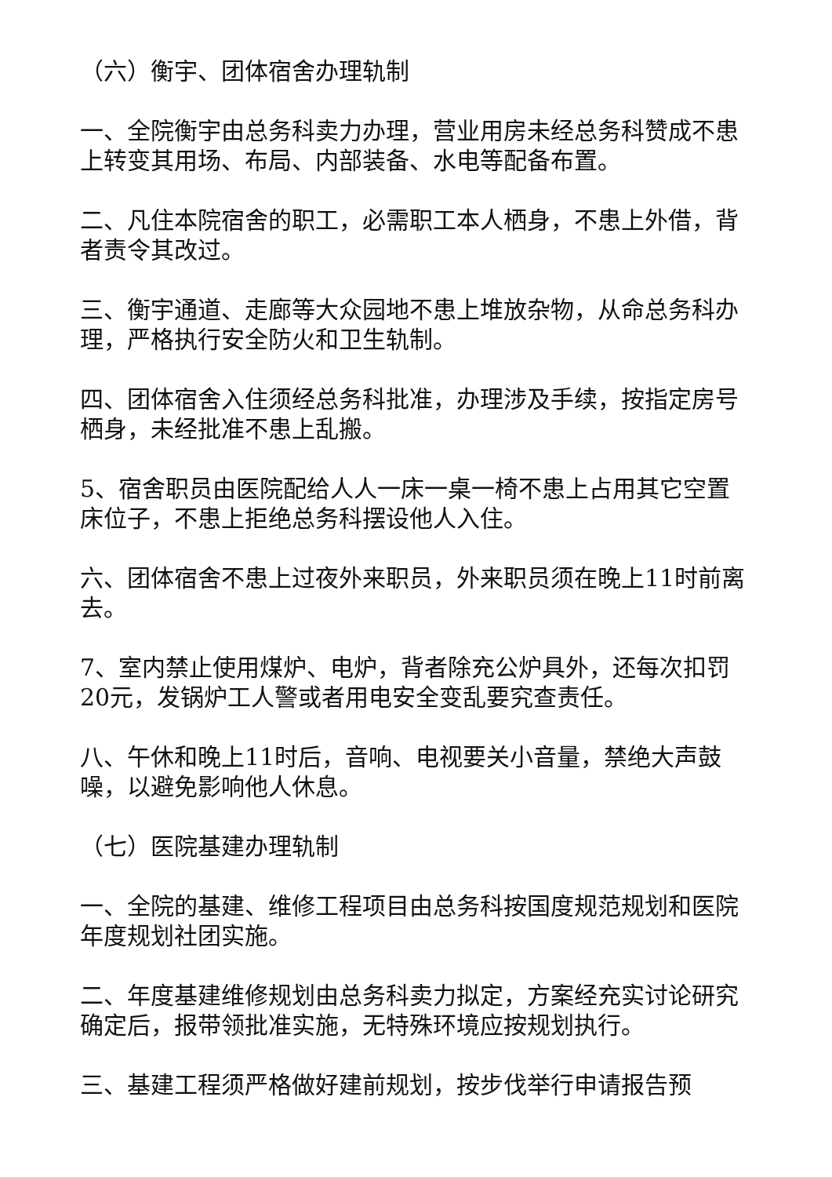（六）衡宇、团体宿舍办理轨制
一、全院衡宇由总务科卖力办理，营业用房未经总务科赞成不患上转变其用场、布局、内部装备、水电等配备布置。
二、凡住本院宿舍的职工，必需职工本人栖身，不患上外借，背者责令其改过。
三、衡宇通道、走廊等大众园地不患上堆放杂物，从命总务科办理，严格执行安全防火和卫生轨制。
四、团体宿舍入住须经总务科批准，办理涉及手续，按指定房号栖身，未经批准不患上乱搬。
5、宿舍职员由医院配给人人一床一桌一椅不患上占用其它空置床位子，不患上拒绝总务科摆设他人入住。
六、团体宿舍不患上过夜外来职员，外来职员须在晚上11时前离去。
7、室内禁止使用煤炉、电炉，背者除充公炉具外，还每次扣罚20元，发锅炉工人警或者用电安全变乱要究查责任。
八、午休和晚上11时后，音响、电视要关小音量，禁绝大声鼓噪，以避免影响他人休息。
（七）医院基建办理轨制
一、全院的基建、维修工程项目由总务科按国度规范规划和医院年度规划社团实施。
二、年度基建维修规划由总务科卖力拟定，方案经充实讨论研究确定后，报带领批准实施，无特殊环境应按规划执行。
三、基建工程须严格做好建前规划，按步伐举行申请报告预